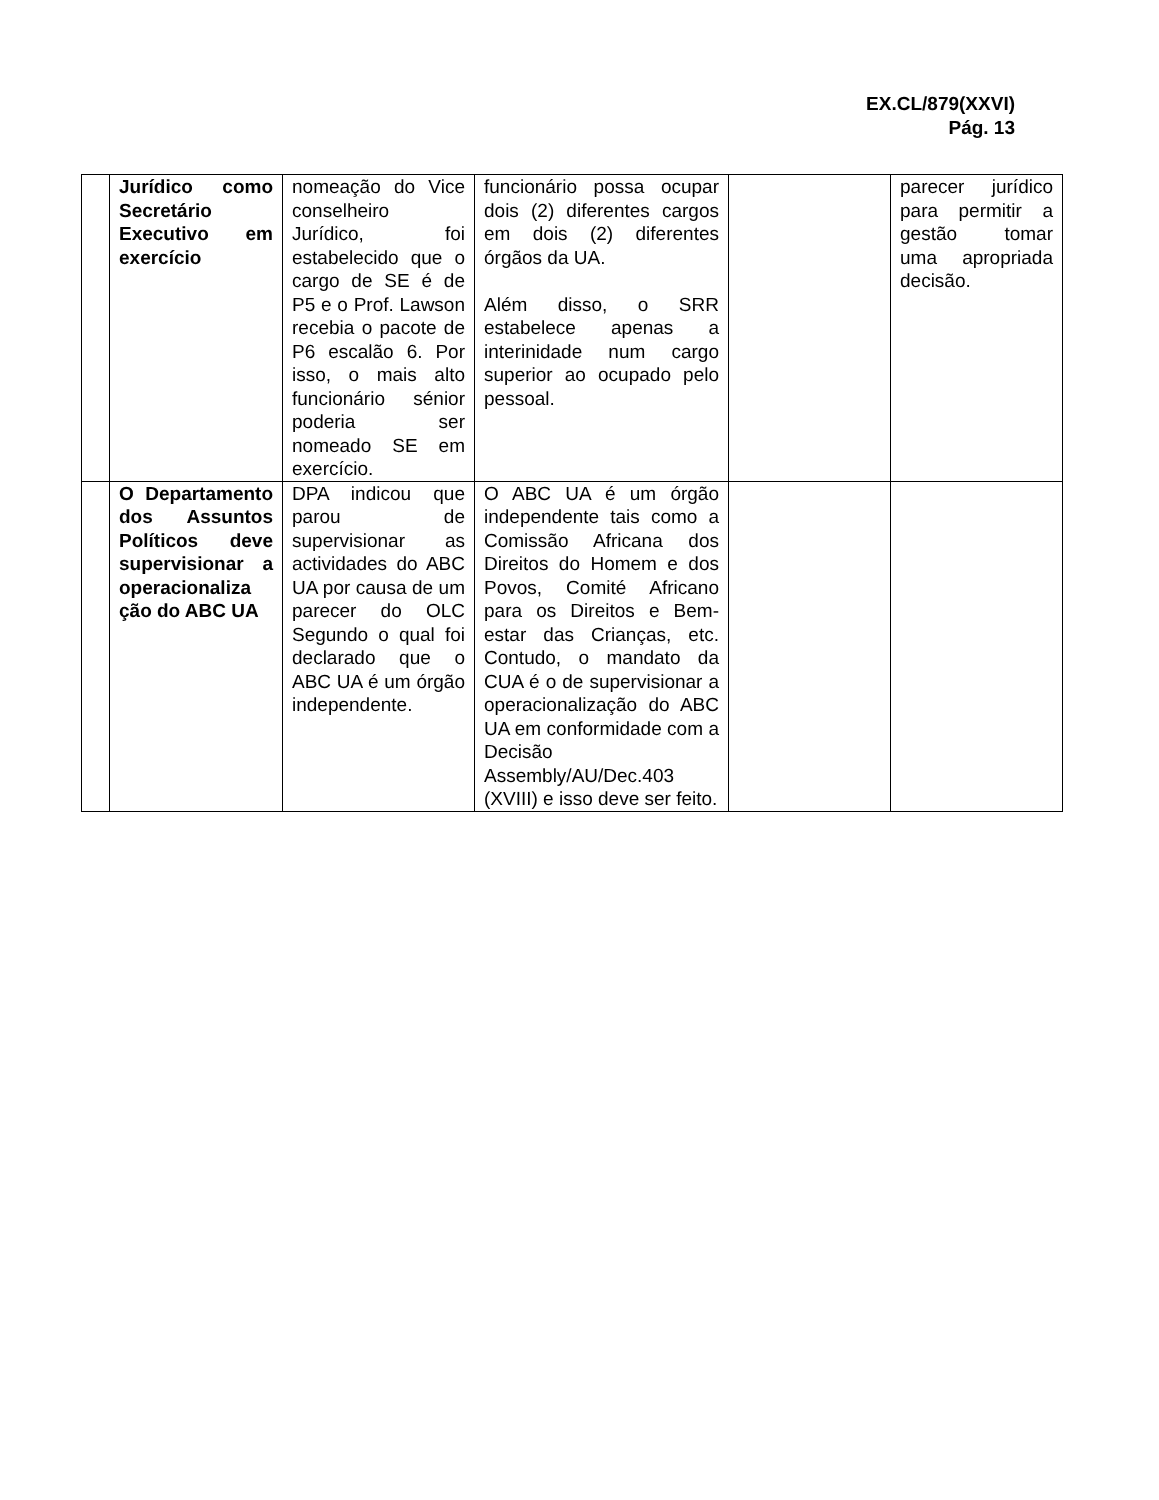EX.CL/879(XXVI)
Pág. 13
| | Jurídico como Secretário Executivo em exercício | nomeação do Vice conselheiro Jurídico, foi estabelecido que o cargo de SE é de P5 e o Prof. Lawson recebia o pacote de P6 escalão 6. Por isso, o mais alto funcionário sénior poderia ser nomeado SE em exercício. | funcionário possa ocupar dois (2) diferentes cargos em dois (2) diferentes órgãos da UA. Além disso, o SRR estabelece apenas a interinidade num cargo superior ao ocupado pelo pessoal. | | parecer jurídico para permitir a gestão tomar uma apropriada decisão. |
| | O Departamento dos Assuntos Políticos deve supervisionar a operacionaliza ção do ABC UA | DPA indicou que parou de supervisionar as actividades do ABC UA por causa de um parecer do OLC Segundo o qual foi declarado que o ABC UA é um órgão independente. | O ABC UA é um órgão independente tais como a Comissão Africana dos Direitos do Homem e dos Povos, Comité Africano para os Direitos e Bem-estar das Crianças, etc. Contudo, o mandato da CUA é o de supervisionar a operacionalização do ABC UA em conformidade com a Decisão Assembly/AU/Dec.403 (XVIII) e isso deve ser feito. | | |